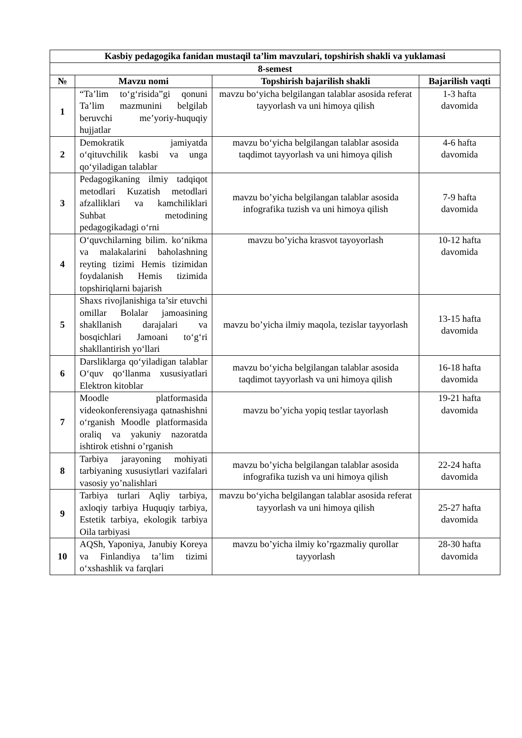| Kasbiy pedagogika fanidan mustaqil ta’lim mavzulari, topshirish shakli va yuklamasi | | | |
| --- | --- | --- | --- |
| 8-semest | | | |
| № | Mavzu nomi | Topshirish bajarilish shakli | Bajarilish vaqti |
| 1 | “Ta’lim to‘g‘risida”gi qonuni Ta’lim mazmunini belgilab beruvchi me’yoriy-huquqiy hujjatlar | mavzu bo‘yicha belgilangan talablar asosida referat tayyorlash va uni himoya qilish | 1-3 hafta davomida |
| 2 | Demokratik jamiyatda o‘qituvchilik kasbi va unga qo‘yiladigan talablar | mavzu bo‘yicha belgilangan talablar asosida taqdimot tayyorlash va uni himoya qilish | 4-6 hafta davomida |
| 3 | Pedagogikaning ilmiy tadqiqot metodlari Kuzatish metodlari afzalliklari va kamchiliklari Suhbat metodining pedagogikadagi o‘rni | mavzu bo’yicha belgilangan talablar asosida infografika tuzish va uni himoya qilish | 7-9 hafta davomida |
| 4 | O‘quvchilarning bilim. ko‘nikma va malakalarini baholashning reyting tizimi Hemis tizimidan foydalanish Hemis tizimida topshiriqlarni bajarish | mavzu bo’yicha krasvot tayoyorlash | 10-12 hafta davomida |
| 5 | Shaxs rivojlanishiga ta’sir etuvchi omillar Bolalar jamoasining shakllanish darajalari va bosqichlari Jamoani to‘g‘ri shakllantirish yo‘llari | mavzu bo’yicha ilmiy maqola, tezislar tayyorlash | 13-15 hafta davomida |
| 6 | Darsliklarga qo‘yiladigan talablar O‘quv qo‘llanma xususiyatlari Elektron kitoblar | mavzu bo‘yicha belgilangan talablar asosida taqdimot tayyorlash va uni himoya qilish | 16-18 hafta davomida |
| 7 | Moodle platformasida videokonferensiyaga qatnashishni o‘rganish Moodle platformasida oraliq va yakuniy nazoratda ishtirok etishni o’rganish | mavzu bo’yicha yopiq testlar tayorlash | 19-21 hafta davomida |
| 8 | Tarbiya jarayoning mohiyati tarbiyaning xususiytlari vazifalari vasosiy yo’nalishlari | mavzu bo’yicha belgilangan talablar asosida infografika tuzish va uni himoya qilish | 22-24 hafta davomida |
| 9 | Tarbiya turlari Aqliy tarbiya, axloqiy tarbiya Huquqiy tarbiya, Estetik tarbiya, ekologik tarbiya Oila tarbiyasi | mavzu bo‘yicha belgilangan talablar asosida referat tayyorlash va uni himoya qilish | 25-27 hafta davomida |
| 10 | AQSh, Yaponiya, Janubiy Koreya va Finlandiya ta’lim tizimi o‘xshashlik va farqlari | mavzu bo’yicha ilmiy ko’rgazmaliy qurollar tayyorlash | 28-30 hafta davomida |